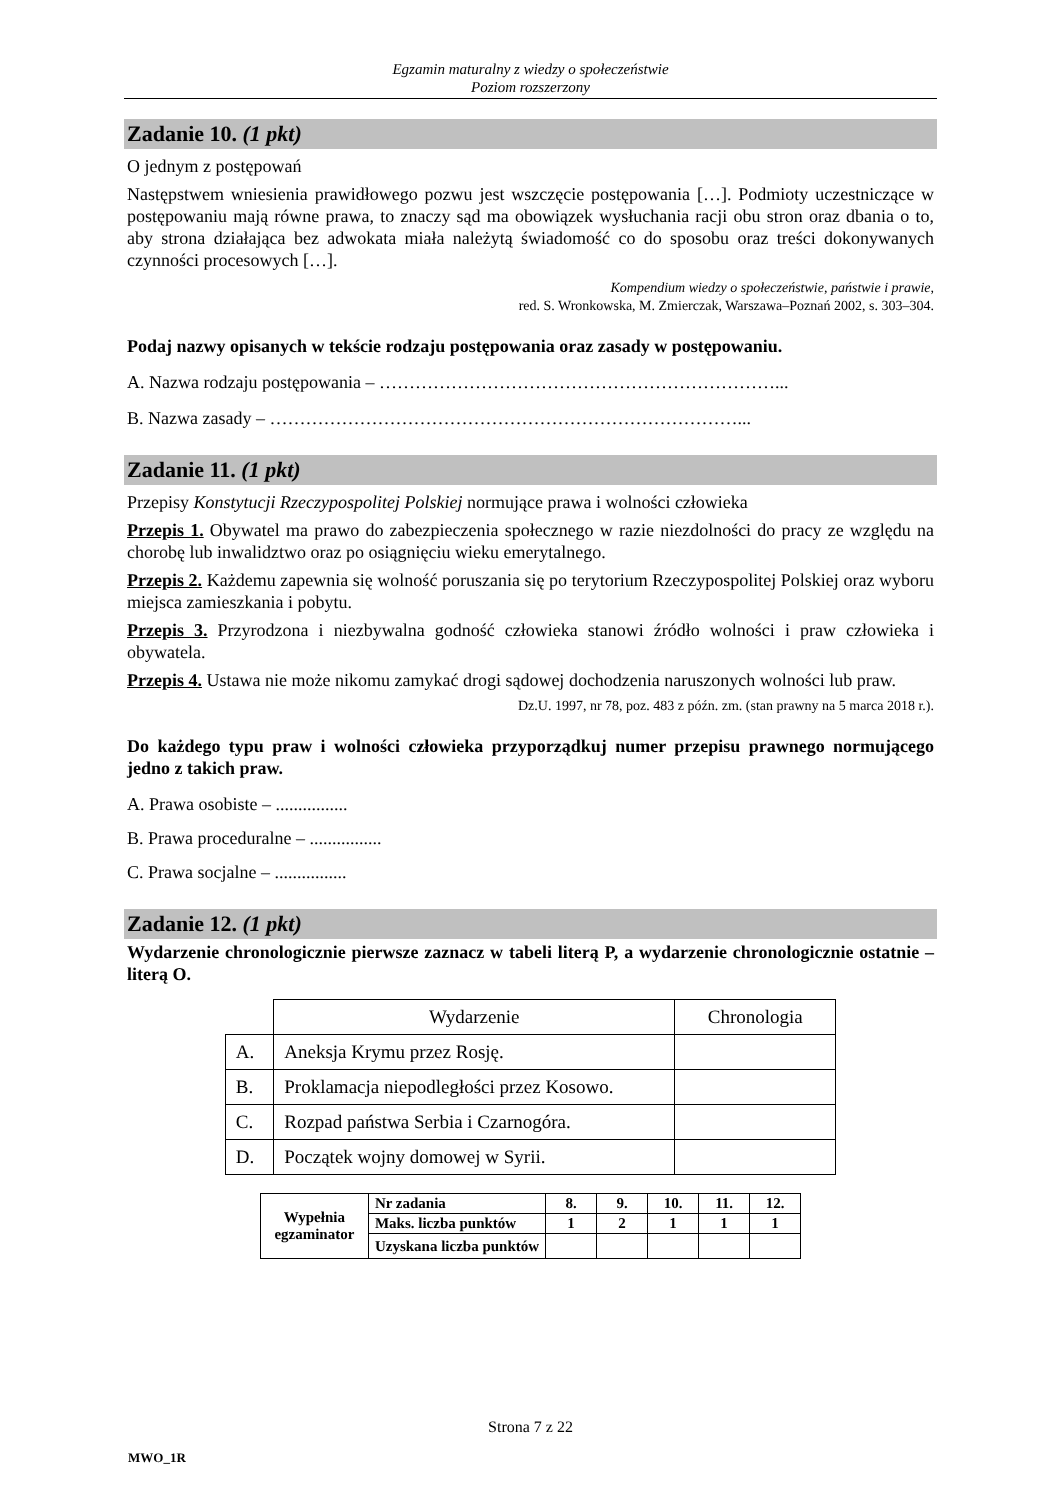Egzamin maturalny z wiedzy o społeczeństwie
Poziom rozszerzony
Zadanie 10. (1 pkt)
O jednym z postępowań
Następstwem wniesienia prawidłowego pozwu jest wszczęcie postępowania […]. Podmioty uczestniczące w postępowaniu mają równe prawa, to znaczy sąd ma obowiązek wysłuchania racji obu stron oraz dbania o to, aby strona działająca bez adwokata miała należytą świadomość co do sposobu oraz treści dokonywanych czynności procesowych […].
Kompendium wiedzy o społeczeństwie, państwie i prawie,
red. S. Wronkowska, M. Zmierczak, Warszawa–Poznań 2002, s. 303–304.
Podaj nazwy opisanych w tekście rodzaju postępowania oraz zasady w postępowaniu.
A. Nazwa rodzaju postępowania – …………………………………………………………...
B. Nazwa zasady – ……………………………………………………………………...
Zadanie 11. (1 pkt)
Przepisy Konstytucji Rzeczypospolitej Polskiej normujące prawa i wolności człowieka
Przepis 1. Obywatel ma prawo do zabezpieczenia społecznego w razie niezdolności do pracy ze względu na chorobę lub inwalidztwo oraz po osiągnięciu wieku emerytalnego.
Przepis 2. Każdemu zapewnia się wolność poruszania się po terytorium Rzeczypospolitej Polskiej oraz wyboru miejsca zamieszkania i pobytu.
Przepis 3. Przyrodzona i niezbywalna godność człowieka stanowi źródło wolności i praw człowieka i obywatela.
Przepis 4. Ustawa nie może nikomu zamykać drogi sądowej dochodzenia naruszonych wolności lub praw.
Dz.U. 1997, nr 78, poz. 483 z późn. zm. (stan prawny na 5 marca 2018 r.).
Do każdego typu praw i wolności człowieka przyporządkuj numer przepisu prawnego normującego jedno z takich praw.
A. Prawa osobiste – ................
B. Prawa proceduralne – ................
C. Prawa socjalne – ................
Zadanie 12. (1 pkt)
Wydarzenie chronologicznie pierwsze zaznacz w tabeli literą P, a wydarzenie chronologicznie ostatnie – literą O.
| | Wydarzenie | Chronologia |
| A. | Aneksja Krymu przez Rosję. | |
| B. | Proklamacja niepodległości przez Kosowo. | |
| C. | Rozpad państwa Serbia i Czarnogóra. | |
| D. | Początek wojny domowej w Syrii. | |
| Wypełnia egzaminator | Nr zadania | 8. | 9. | 10. | 11. | 12. |
| | Maks. liczba punktów | 1 | 2 | 1 | 1 | 1 |
| | Uzyskana liczba punktów | | | | | |
Strona 7 z 22
MWO_1R